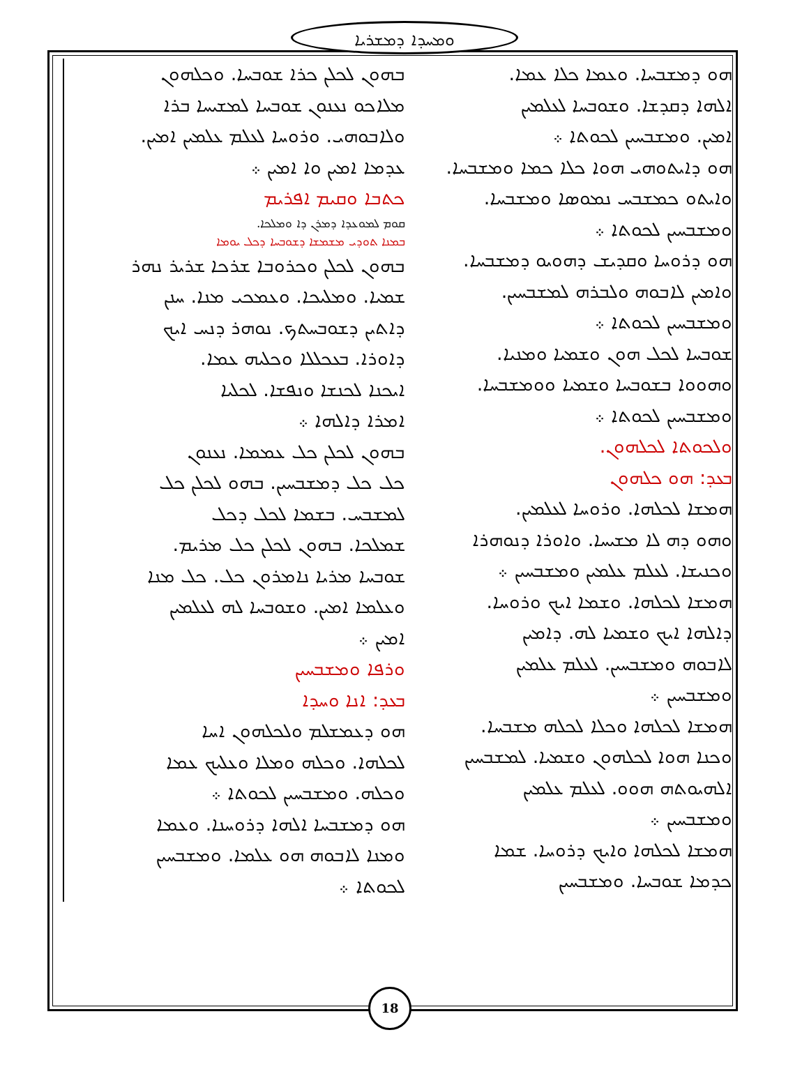ܘܡܚܕܐ ܕܡܫܪܝܐ
ܒܗܘܢ ܠܟܠܢ ܟܪܐ ܫܘܒܚܐ. ܘܟܠܗܘܢ
ܡܠܐܟܘ ܢܥܢܘܢ ܫܘܒܚܐ ܠܡܫܝܚܐ ܒܪܐ
ܘܠܐܒܘܗܝ. ܘܪܘܚܐ ܠܥܠܡ ܥܠܡܝܢ ܐܡܝܢ.
ܥܕܡܐ ܐܡܝܢ ܘܐ ܐܡܝܢ ܀
ܟܬܒܐ ܘܩܝܡ ܐܦܪܝܡ
ܩܘܡ ܠܡܘܥܕܐ ܕܡܪܢ ܕܐ ܘܡܠܟܐ.
ܒܡܢܐ ܬܘܕܝ ܡܫܡܫܐ ܕܫܘܒܚܐ ܕܟܠ ܝܘܡܐ
ܒܗܘܢ ܠܟܠܢ ܘܟܪܘܒܐ ܫܪܟܐ ܫܪܝܪ ܢܗܪ
ܫܡܝܐ. ܘܡܠܝܟܐ. ܘܥܡܟܝ ܡܢܐ. ܚܢܢ
ܕܐܬܝܢ ܕܫܘܒܚܬܟ. ܢܘܗܪ ܕܢܚ ܐܝܟ
ܕܐܘܪܐ. ܒܥܟܠܠܐ ܘܟܠܝܗ ܥܡܐ.
ܐܝܟܢܐ ܠܟܢܫܐ ܘܢܦܫܐ. ܠܟܠܝܐ
ܐܡܪܐ ܕܐܠܗܐ ܀
ܒܗܘܢ ܠܟܠܢ ܟܠ ܥܡܡܐ. ܢܥܢܘܢ
ܟܠ ܟܠ ܕܡܫܒܚܝܢ. ܒܗܘ ܠܟܠܢ ܟܠ
ܠܡܫܒܚ. ܒܫܡܐ ܠܟܠ ܕܟܠ
ܫܡܠܟܐ. ܒܗܘܢ ܠܟܠܢ ܟܠ ܡܪܝܡ.
ܫܘܒܚܐ ܡܪܝܐ ܢܐܡܪܘܢ ܟܠ. ܟܠ ܡܢܐ
ܘܥܠܡܐ ܐܡܝܢ. ܘܫܘܒܚܐ ܠܗ ܠܥܠܡܝܢ
ܐܡܝܢ ܀
ܘܪܦܐ ܘܡܫܒܚܝܢ
ܒܥܕ: ܐܢܐ ܘܚܕܐ
ܗܘ ܕܥܡܫܠܡ ܘܠܟܠܗܘܢ ܐܚܐ
ܠܟܠܗܐ. ܘܟܠܗ ܘܡܠܐ ܘܥܠܝܟ ܥܡܐ
ܘܟܠܗ. ܘܡܫܒܚܝܢ ܠܟܘܬܐ ܀
ܗܘ ܕܡܫܒܚܐ ܐܠܗܐ ܕܪܘܚܢܐ. ܘܥܡܐ
ܘܡܢܐ ܠܐܒܘܗ ܗܘ ܥܠܡܐ. ܘܡܫܒܚܝܢ
ܠܟܘܬܐ ܀
ܗܘ ܕܡܫܒܚܐ. ܘܥܡܐ ܟܠܐ ܥܡܐ.
ܐܠܗܐ ܕܩܕܫܐ. ܘܫܘܒܚܐ ܠܥܠܡܝܢ
ܐܡܝܢ. ܘܡܫܒܚܝܢ ܠܟܘܬܐ ܀
ܗܘ ܕܐܝܬܘܗܝ ܗܘܐ ܟܠܐ ܟܡܐ ܘܡܫܒܚܐ.
ܘܐܝܬܘ ܟܡܫܒܚ ܢܡܘܣܐ ܘܡܫܒܚܐ.
ܘܡܫܒܚܝܢ ܠܟܘܬܐ ܀
ܗܘ ܕܪܘܚܐ ܘܩܕܝܫ ܕܗܘܝܘ ܕܡܫܒܚܐ.
ܘܐܡܝܢ ܠܐܒܘܗ ܘܠܒܪܗ ܠܡܫܒܚܝܢ.
ܘܡܫܒܚܝܢ ܠܟܘܬܐ ܀
ܫܘܒܚܐ ܠܟܠ ܗܘܢ ܘܫܡܝܐ ܘܡܢܝܐ.
ܘܗܘܘܐ ܒܫܘܒܚܐ ܘܫܡܝܐ ܘܘܡܫܒܚܐ.
ܘܡܫܒܚܝܢ ܠܟܘܬܐ ܀
ܘܠܟܘܬܐ ܠܟܠܗܘܢ.
ܒܥܕ: ܗܘ ܟܠܗܘܢ
ܗܡܫܐ ܠܟܠܗܐ. ܘܪܘܚܐ ܠܥܠܡܝܢ.
ܘܗܘ ܕܗ ܠܐ ܡܫܝܚܐ. ܘܐܘܪܐ ܕܢܘܗܪܐ
ܘܟܢܝܫܐ. ܠܥܠܡ ܥܠܡܝܢ ܘܡܫܒܚܝܢ ܀
ܗܡܫܐ ܠܟܠܗܐ. ܘܫܡܐ ܐܝܟ ܘܪܘܚܐ.
ܕܐܠܗܐ ܐܝܟ ܘܫܡܝܐ ܠܗ. ܕܐܡܝܢ
ܠܐܒܘܗ ܘܡܫܒܚܝܢ. ܠܥܠܡ ܥܠܡܝܢ
ܘܡܫܒܚܝܢ ܀
ܗܡܫܐ ܠܟܠܗܐ ܘܟܠܐ ܠܟܠܗ ܡܫܒܚܐ.
ܘܟܢܐ ܗܘܐ ܠܟܠܗܘܢ ܘܫܡܝܐ. ܠܡܫܒܚܝܢ
ܐܠܗܝܘܬܗ ܗܘܘ. ܠܥܠܡ ܥܠܡܝܢ
ܘܡܫܒܚܝܢ ܀
ܗܡܫܐ ܠܟܠܗܐ ܘܐܝܟ ܕܪܘܚܐ. ܫܡܐ
ܟܕܡܐ ܫܘܒܚܐ. ܘܡܫܒܚܝܢ
18